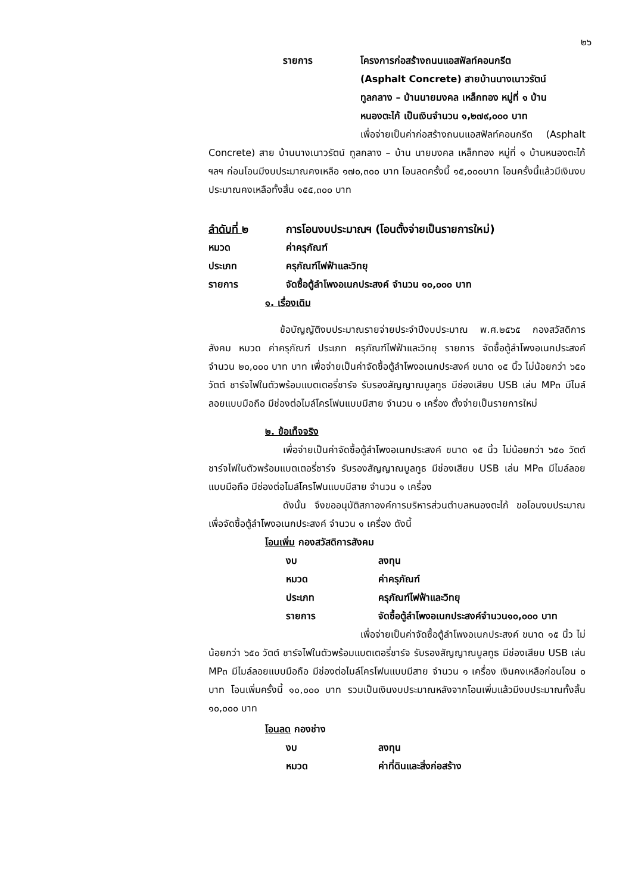๒๖
รายการ โครงการก่อสร้างถนนแอสฟัลท์คอนกรีต
(Asphalt Concrete) สายบ้านนางเนาวรัตน์
ทูลกลาง – บ้านนายมงคล เหล็กทอง หมู่ที่ ๑ บ้าน
หนองตะไก้ เป็นเงินจำนวน ๑,๒๗๙,๐๐๐ บาท
เพื่อจ่ายเป็นค่าก่อสร้างถนนแอสฟัลท์คอนกรีต (Asphalt Concrete) สาย บ้านนางเนาวรัตน์ ทูลกลาง – บ้าน นายมงคล เหล็กทอง หมู่ที่ ๑ บ้านหนองตะไก้ ฯลฯ ก่อนโอนมีงบประมาณคงเหลือ ๑๗๐,๓๐๐ บาท โอนลดครั้งนี้ ๑๕,๐๐๐บาท โอนครั้งนี้แล้วมีเงินงบประมาณคงเหลือทั้งสิ้น ๑๕๕,๓๐๐ บาท
ลำดับที่ ๒ การโอนงบประมาณฯ (โอนตั้งจ่ายเป็นรายการใหม่)
หมวด ค่าครุภัณฑ์
ประเภท ครุภัณฑ์ไฟฟ้าและวิทยุ
รายการ จัดซื้อตู้ลำโพงอเนกประสงค์ จำนวน ๑๐,๐๐๐ บาท
๑. เรื่องเดิม
ข้อบัญญัติงบประมาณรายจ่ายประจำปีงบประมาณ พ.ศ.๒๕๖๕ กองสวัสดิการสังคม หมวด ค่าครุภัณฑ์ ประเภท ครุภัณฑ์ไฟฟ้าและวิทยุ รายการ จัดซื้อตู้ลำโพงอเนกประสงค์ จำนวน ๒๐,๐๐๐ บาท บาท เพื่อจ่ายเป็นค่าจัดซื้อตู้ลำโพงอเนกประสงค์ ขนาด ๑๕ นิ้ว ไม่น้อยกว่า ๖๕๐ วัตต์ ชาร์จไฟในตัวพร้อมแบตเตอรี่ชาร์จ รับรองสัญญาณบูลทูธ มีช่องเสียบ USB เล่น MP๓ มีไมล์ลอยแบบมือถือ มีช่องต่อไมล์โครโฟนแบบมีสาย จำนวน ๑ เครื่อง ตั้งจ่ายเป็นรายการใหม่
๒. ข้อเท็จจริง
เพื่อจ่ายเป็นค่าจัดซื้อตู้ลำโพงอเนกประสงค์ ขนาด ๑๕ นิ้ว ไม่น้อยกว่า ๖๕๐ วัตต์ ชาร์จไฟในตัวพร้อมแบตเตอรี่ชาร์จ รับรองสัญญาณบูลทูธ มีช่องเสียบ USB เล่น MP๓ มีไมล์ลอยแบบมือถือ มีช่องต่อไมล์โครโฟนแบบมีสาย จำนวน ๑ เครื่อง
ดังนั้น จึงขออนุมัติสภาองค์การบริหารส่วนตำบลหนองตะไก้ ขอโอนงบประมาณเพื่อจัดซื้อตู้ลำโพงอเนกประสงค์ จำนวน ๑ เครื่อง ดังนี้
โอนเพิ่ม กองสวัสดิการสังคม
งบ ลงทุน
หมวด ค่าครุภัณฑ์
ประเภท ครุภัณฑ์ไฟฟ้าและวิทยุ
รายการ จัดซื้อตู้ลำโพงอเนกประสงค์จำนวน๑๐,๐๐๐ บาท
เพื่อจ่ายเป็นค่าจัดซื้อตู้ลำโพงอเนกประสงค์ ขนาด ๑๕ นิ้ว ไม่น้อยกว่า ๖๕๐ วัตต์ ชาร์จไฟในตัวพร้อมแบตเตอรี่ชาร์จ รับรองสัญญาณบูลทูธ มีช่องเสียบ USB เล่น MP๓ มีไมล์ลอยแบบมือถือ มีช่องต่อไมล์โครโฟนแบบมีสาย จำนวน ๑ เครื่อง เงินคงเหลือก่อนโอน ๐ บาท โอนเพิ่มครั้งนี้ ๑๐,๐๐๐ บาท รวมเป็นเงินงบประมาณหลังจากโอนเพิ่มแล้วมีงบประมาณทั้งสิ้น ๑๐,๐๐๐ บาท
โอนลด กองช่าง
งบ ลงทุน
หมวด ค่าที่ดินและสิ่งก่อสร้าง